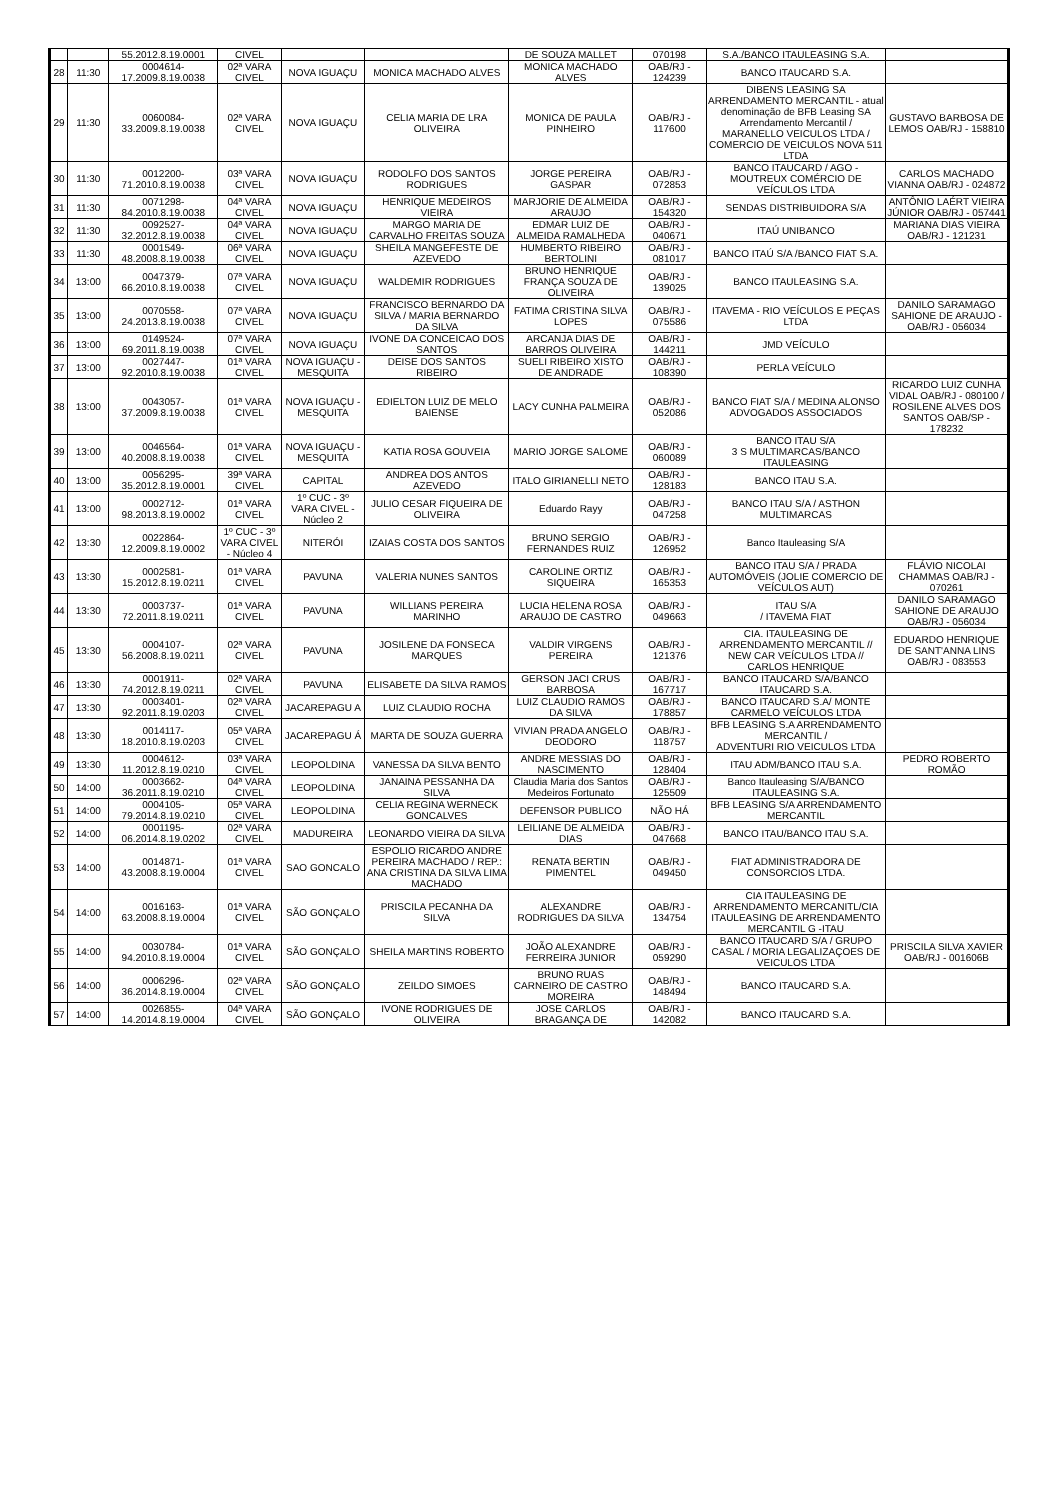| | | 55.2012.8.19.0001 | CIVEL | | | DE SOUZA MALLET | 070198 | S.A./BANCO ITAULEASING S.A. | |
| 28 | 11:30 | 0004614-17.2009.8.19.0038 | 02ª VARA CIVEL | NOVA IGUAÇU | MONICA MACHADO ALVES | MONICA MACHADO ALVES | OAB/RJ - 124239 | BANCO ITAUCARD S.A. | |
| 29 | 11:30 | 0060084-33.2009.8.19.0038 | 02ª VARA CIVEL | NOVA IGUAÇU | CELIA MARIA DE LRA OLIVEIRA | MONICA DE PAULA PINHEIRO | OAB/RJ - 117600 | DIBENS LEASING SA ARRENDAMENTO MERCANTIL - atual denominação de BFB Leasing SA Arrendamento Mercantil / MARANELLO VEICULOS LTDA / COMERCIO DE VEICULOS NOVA 511 LTDA | GUSTAVO BARBOSA DE LEMOS OAB/RJ - 158810 |
| 30 | 11:30 | 0012200-71.2010.8.19.0038 | 03ª VARA CIVEL | NOVA IGUAÇU | RODOLFO DOS SANTOS RODRIGUES | JORGE PEREIRA GASPAR | OAB/RJ - 072853 | BANCO ITAUCARD / AGO - MOUTREUX COMÉRCIO DE VEÍCULOS LTDA | CARLOS MACHADO VIANNA OAB/RJ - 024872 |
| 31 | 11:30 | 0071298-84.2010.8.19.0038 | 04ª VARA CIVEL | NOVA IGUAÇU | HENRIQUE MEDEIROS VIEIRA | MARJORIE DE ALMEIDA ARAUJO | OAB/RJ - 154320 | SENDAS DISTRIBUIDORA S/A | ANTÔNIO LAÉRT VIEIRA JÚNIOR OAB/RJ - 057441 |
| 32 | 11:30 | 0092527-32.2012.8.19.0038 | 04ª VARA CIVEL | NOVA IGUAÇU | MARGO MARIA DE CARVALHO FREITAS SOUZA | EDMAR LUIZ DE ALMEIDA RAMALHEDA | OAB/RJ - 040671 | ITAÚ UNIBANCO | MARIANA DIAS VIEIRA OAB/RJ - 121231 |
| 33 | 11:30 | 0001549-48.2008.8.19.0038 | 06ª VARA CIVEL | NOVA IGUAÇU | SHEILA MANGEFESTE DE AZEVEDO | HUMBERTO RIBEIRO BERTOLINI | OAB/RJ - 081017 | BANCO ITAÚ S/A /BANCO FIAT S.A. | |
| 34 | 13:00 | 0047379-66.2010.8.19.0038 | 07ª VARA CIVEL | NOVA IGUAÇU | WALDEMIR RODRIGUES | BRUNO HENRIQUE FRANÇA SOUZA DE OLIVEIRA | OAB/RJ - 139025 | BANCO ITAULEASING S.A. | |
| 35 | 13:00 | 0070558-24.2013.8.19.0038 | 07ª VARA CIVEL | NOVA IGUAÇU | FRANCISCO BERNARDO DA SILVA / MARIA BERNARDO DA SILVA | FATIMA CRISTINA SILVA LOPES | OAB/RJ - 075586 | ITAVEMA - RIO VEÍCULOS E PEÇAS LTDA | DANILO SARAMAGO SAHIONE DE ARAUJO - OAB/RJ - 056034 |
| 36 | 13:00 | 0149524-69.2011.8.19.0038 | 07ª VARA CIVEL | NOVA IGUAÇU | IVONE DA CONCEICAO DOS SANTOS | ARCANJA DIAS DE BARROS OLIVEIRA | OAB/RJ - 144211 | JMD VEÍCULO | |
| 37 | 13:00 | 0027447-92.2010.8.19.0038 | 01ª VARA CIVEL | NOVA IGUAÇU - MESQUITA | DEISE DOS SANTOS RIBEIRO | SUELI RIBEIRO XISTO DE ANDRADE | OAB/RJ - 108390 | PERLA VEÍCULO | |
| 38 | 13:00 | 0043057-37.2009.8.19.0038 | 01ª VARA CIVEL | NOVA IGUAÇU - MESQUITA | EDIELTON LUIZ DE MELO BAIENSE | LACY CUNHA PALMEIRA | OAB/RJ - 052086 | BANCO FIAT S/A / MEDINA ALONSO ADVOGADOS ASSOCIADOS | RICARDO LUIZ CUNHA VIDAL OAB/RJ - 080100 / ROSILENE ALVES DOS SANTOS OAB/SP - 178232 |
| 39 | 13:00 | 0046564-40.2008.8.19.0038 | 01ª VARA CIVEL | NOVA IGUAÇU - MESQUITA | KATIA ROSA GOUVEIA | MARIO JORGE SALOME | OAB/RJ - 060089 | BANCO ITAU S/A 3 S MULTIMARCAS/BANCO ITAULEASING | |
| 40 | 13:00 | 0056295-35.2012.8.19.0001 | 39ª VARA CIVEL | CAPITAL | ANDREA DOS ANTOS AZEVEDO | ITALO GIRIANELLI NETO | OAB/RJ - 128183 | BANCO ITAU S.A. | |
| 41 | 13:00 | 0002712-98.2013.8.19.0002 | 01ª VARA CIVEL | 1º CUC - 3º VARA CIVEL - Núcleo 2 | JULIO CESAR FIQUEIRA DE OLIVEIRA | Eduardo Rayy | OAB/RJ - 047258 | BANCO ITAU S/A / ASTHON MULTIMARCAS | |
| 42 | 13:30 | 0022864-12.2009.8.19.0002 | 1º CUC - 3º VARA CIVEL - Núcleo 4 | NITERÓI | IZAIAS COSTA DOS SANTOS | BRUNO SERGIO FERNANDES RUIZ | OAB/RJ - 126952 | Banco Itauleasing S/A | |
| 43 | 13:30 | 0002581-15.2012.8.19.0211 | 01ª VARA CIVEL | PAVUNA | VALERIA NUNES SANTOS | CAROLINE ORTIZ SIQUEIRA | OAB/RJ - 165353 | BANCO ITAU S/A / PRADA AUTOMÓVEIS (JOLIE COMERCIO DE VEÍCULOS AUT) | FLÁVIO NICOLAI CHAMMAS OAB/RJ - 070261 |
| 44 | 13:30 | 0003737-72.2011.8.19.0211 | 01ª VARA CIVEL | PAVUNA | WILLIANS PEREIRA MARINHO | LUCIA HELENA ROSA ARAUJO DE CASTRO | OAB/RJ - 049663 | ITAU S/A / ITAVEMA FIAT | DANILO SARAMAGO SAHIONE DE ARAUJO OAB/RJ - 056034 |
| 45 | 13:30 | 0004107-56.2008.8.19.0211 | 02ª VARA CIVEL | PAVUNA | JOSILENE DA FONSECA MARQUES | VALDIR VIRGENS PEREIRA | OAB/RJ - 121376 | CIA. ITAULEASING DE ARRENDAMENTO MERCANTIL // NEW CAR VEÍCULOS LTDA // CARLOS HENRIQUE | EDUARDO HENRIQUE DE SANT'ANNA LINS OAB/RJ - 083553 |
| 46 | 13:30 | 0001911-74.2012.8.19.0211 | 02ª VARA CIVEL | PAVUNA | ELISABETE DA SILVA RAMOS | GERSON JACI CRUS BARBOSA | OAB/RJ - 167717 | BANCO ITAUCARD S/A/BANCO ITAUCARD S.A. | |
| 47 | 13:30 | 0003401-92.2011.8.19.0203 | 02ª VARA CIVEL | JACAREPAGU A | LUIZ CLAUDIO ROCHA | LUIZ CLAUDIO RAMOS DA SILVA | OAB/RJ - 178857 | BANCO ITAUCARD S.A/ MONTE CARMELO VEÍCULOS LTDA | |
| 48 | 13:30 | 0014117-18.2010.8.19.0203 | 05ª VARA CIVEL | JACAREPAGU Á | MARTA DE SOUZA GUERRA | VIVIAN PRADA ANGELO DEODORO | OAB/RJ - 118757 | BFB LEASING S.A ARRENDAMENTO MERCANTIL / ADVENTURI RIO VEICULOS LTDA | |
| 49 | 13:30 | 0004612-11.2012.8.19.0210 | 03ª VARA CIVEL | LEOPOLDINA | VANESSA DA SILVA BENTO | ANDRE MESSIAS DO NASCIMENTO | OAB/RJ - 128404 | ITAU ADM/BANCO ITAU S.A. | PEDRO ROBERTO ROMÃO |
| 50 | 14:00 | 0003662-36.2011.8.19.0210 | 04ª VARA CIVEL | LEOPOLDINA | JANAINA PESSANHA DA SILVA | Claudia Maria dos Santos Medeiros Fortunato | OAB/RJ - 125509 | Banco Itauleasing S/A/BANCO ITAULEASING S.A. | |
| 51 | 14:00 | 0004105-79.2014.8.19.0210 | 05ª VARA CIVEL | LEOPOLDINA | CELIA REGINA WERNECK GONCALVES | DEFENSOR PUBLICO | NÃO HÁ | BFB LEASING S/A ARRENDAMENTO MERCANTIL | |
| 52 | 14:00 | 0001195-06.2014.8.19.0202 | 02ª VARA CIVEL | MADUREIRA | LEONARDO VIEIRA DA SILVA | LEILIANE DE ALMEIDA DIAS | OAB/RJ - 047668 | BANCO ITAU/BANCO ITAU S.A. | |
| 53 | 14:00 | 0014871-43.2008.8.19.0004 | 01ª VARA CIVEL | SAO GONCALO | ESPOLIO RICARDO ANDRE PEREIRA MACHADO / REP.: ANA CRISTINA DA SILVA LIMA MACHADO | RENATA BERTIN PIMENTEL | OAB/RJ - 049450 | FIAT ADMINISTRADORA DE CONSORCIOS LTDA. | |
| 54 | 14:00 | 0016163-63.2008.8.19.0004 | 01ª VARA CIVEL | SÃO GONÇALO | PRISCILA PECANHA DA SILVA | ALEXANDRE RODRIGUES DA SILVA | OAB/RJ - 134754 | CIA ITAULEASING DE ARRENDAMENTO MERCANITL/CIA ITAULEASING DE ARRENDAMENTO MERCANTIL G -ITAU | |
| 55 | 14:00 | 0030784-94.2010.8.19.0004 | 01ª VARA CIVEL | SÃO GONÇALO | SHEILA MARTINS ROBERTO | JOÃO ALEXANDRE FERREIRA JUNIOR | OAB/RJ - 059290 | BANCO ITAUCARD S/A / GRUPO CASAL / MORIA LEGALIZAÇOES DE VEICULOS LTDA | PRISCILA SILVA XAVIER OAB/RJ - 001606B |
| 56 | 14:00 | 0006296-36.2014.8.19.0004 | 02ª VARA CIVEL | SÃO GONÇALO | ZEILDO SIMOES | BRUNO RUAS CARNEIRO DE CASTRO MOREIRA | OAB/RJ - 148494 | BANCO ITAUCARD S.A. | |
| 57 | 14:00 | 0026855-14.2014.8.19.0004 | 04ª VARA CIVEL | SÃO GONÇALO | IVONE RODRIGUES DE OLIVEIRA | JOSE CARLOS BRAGANÇA DE | OAB/RJ - 142082 | BANCO ITAUCARD S.A. | |